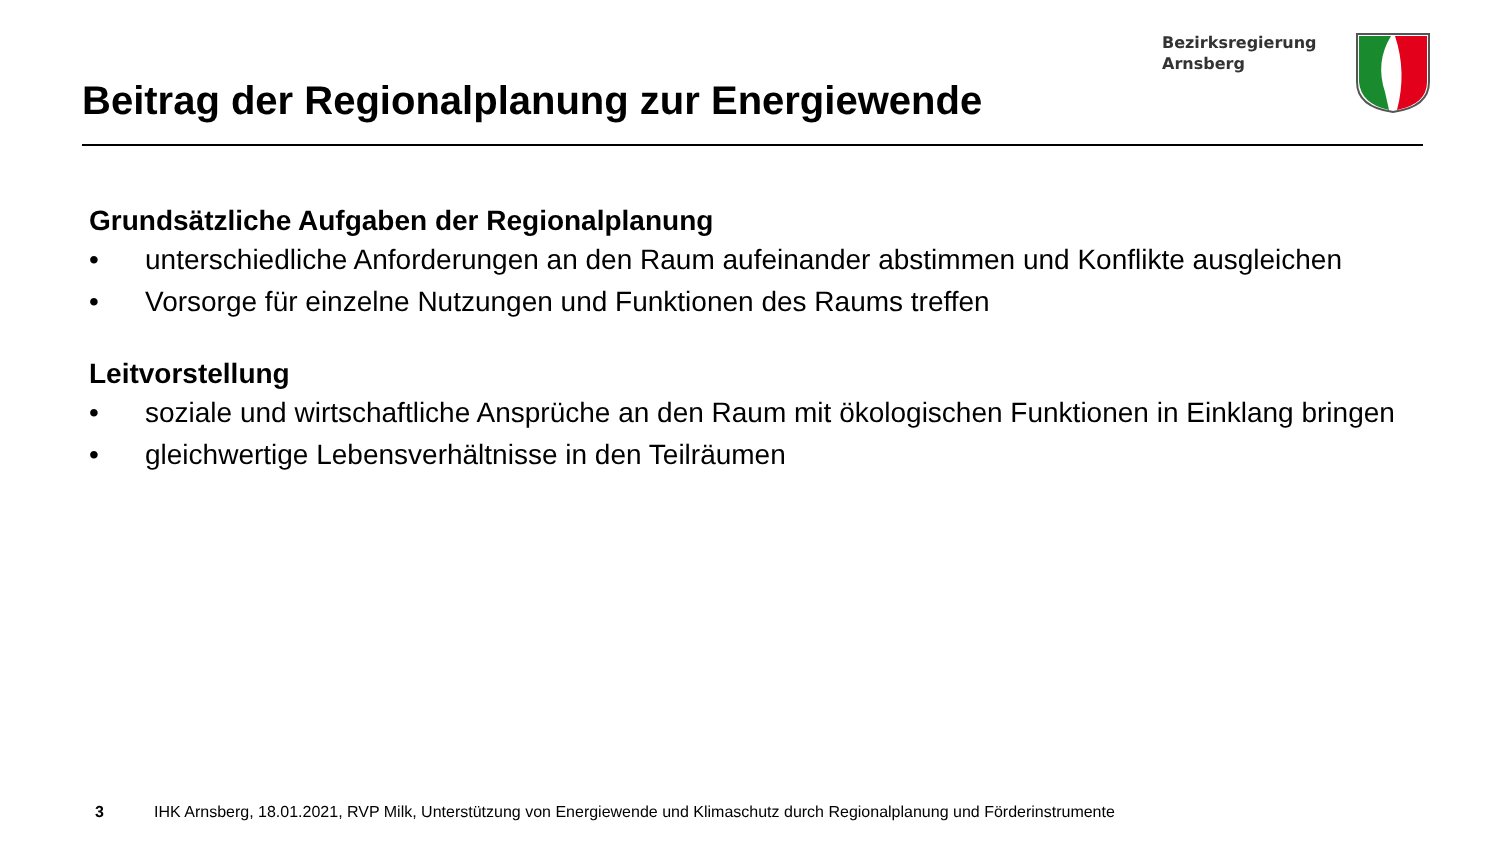Bezirksregierung
Arnsberg
Beitrag der Regionalplanung zur Energiewende
Grundsätzliche Aufgaben der Regionalplanung
• unterschiedliche Anforderungen an den Raum aufeinander abstimmen und Konflikte ausgleichen
• Vorsorge für einzelne Nutzungen und Funktionen des Raums treffen
Leitvorstellung
• soziale und wirtschaftliche Ansprüche an den Raum mit ökologischen Funktionen in Einklang bringen
• gleichwertige Lebensverhältnisse in den Teilräumen
3 IHK Arnsberg, 18.01.2021, RVP Milk, Unterstützung von Energiewende und Klimaschutz durch Regionalplanung und Förderinstrumente